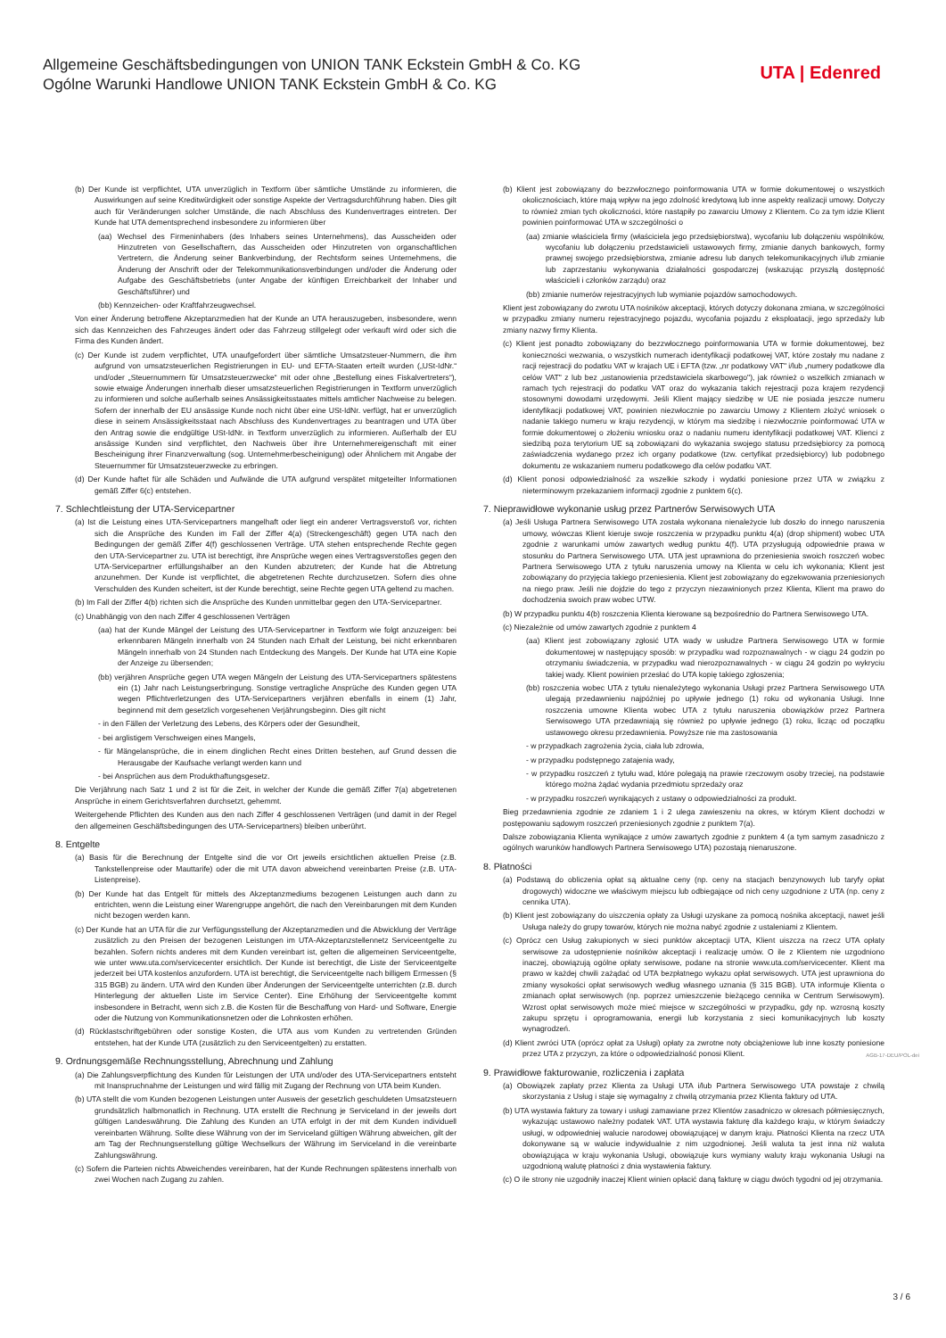Allgemeine Geschäftsbedingungen von UNION TANK Eckstein GmbH & Co. KG
Ogólne Warunki Handlowe UNION TANK Eckstein GmbH & Co. KG
UTA | Edenred
(b) Der Kunde ist verpflichtet, UTA unverzüglich in Textform über sämtliche Umstände zu informieren, die Auswirkungen auf seine Kreditwürdigkeit oder sonstige Aspekte der Vertragsdurchführung haben. Dies gilt auch für Veränderungen solcher Umstände, die nach Abschluss des Kundenvertrages eintreten. Der Kunde hat UTA dementsprechend insbesondere zu informieren über
(aa) Wechsel des Firmeninhabers (des Inhabers seines Unternehmens), das Ausscheiden oder Hinzutreten von Gesellschaftern, das Ausscheiden oder Hinzutreten von organschaftlichen Vertretern, die Änderung seiner Bankverbindung, der Rechtsform seines Unternehmens, die Änderung der Anschrift oder der Telekommunikationsverbindungen und/oder die Änderung oder Aufgabe des Geschäftsbetriebs (unter Angabe der künftigen Erreichbarkeit der Inhaber und Geschäftsführer) und
(bb) Kennzeichen- oder Kraftfahrzeugwechsel.
Von einer Änderung betroffene Akzeptanzmedien hat der Kunde an UTA herauszugeben, insbesondere, wenn sich das Kennzeichen des Fahrzeuges ändert oder das Fahrzeug stillgelegt oder verkauft wird oder sich die Firma des Kunden ändert.
(c) Der Kunde ist zudem verpflichtet, UTA unaufgefordert über sämtliche Umsatzsteuer-Nummern, die ihm aufgrund von umsatzsteuerlichen Registrierungen in EU- und EFTA-Staaten erteilt wurden („USt-IdNr.“ und/oder „Steuernummern für Umsatzsteuerzwecke“ mit oder ohne „Bestellung eines Fiskalvertreters“), sowie etwaige Änderungen innerhalb dieser umsatzsteuerlichen Registrierungen in Textform unverzüglich zu informieren und solche außerhalb seines Ansässigkeitsstaates mittels amtlicher Nachweise zu belegen. Sofern der innerhalb der EU ansässige Kunde noch nicht über eine USt-IdNr. verfügt, hat er unverzüglich diese in seinem Ansässigkeitsstaat nach Abschluss des Kundenvertrages zu beantragen und UTA über den Antrag sowie die endgültige USt-IdNr. in Textform unverzüglich zu informieren. Außerhalb der EU ansässige Kunden sind verpflichtet, den Nachweis über ihre Unternehmereigenschaft mit einer Bescheinigung ihrer Finanzverwaltung (sog. Unternehmerbescheinigung) oder Ähnlichem mit Angabe der Steuernummer für Umsatzsteuerzwecke zu erbringen.
(d) Der Kunde haftet für alle Schäden und Aufwände die UTA aufgrund verspätet mitgeteilter Informationen gemäß Ziffer 6(c) entstehen.
7. Schlechtleistung der UTA-Servicepartner
(a) Ist die Leistung eines UTA-Servicepartners mangelhaft oder liegt ein anderer Vertragsverstoß vor, richten sich die Ansprüche des Kunden im Fall der Ziffer 4(a) (Streckengeschäft) gegen UTA nach den Bedingungen der gemäß Ziffer 4(f) geschlossenen Verträge. UTA stehen entsprechende Rechte gegen den UTA-Servicepartner zu. UTA ist berechtigt, ihre Ansprüche wegen eines Vertragsverstoßes gegen den UTA-Servicepartner erfüllungshalber an den Kunden abzutreten; der Kunde hat die Abtretung anzunehmen. Der Kunde ist verpflichtet, die abgetretenen Rechte durchzusetzen. Sofern dies ohne Verschulden des Kunden scheitert, ist der Kunde berechtigt, seine Rechte gegen UTA geltend zu machen.
(b) Im Fall der Ziffer 4(b) richten sich die Ansprüche des Kunden unmittelbar gegen den UTA-Servicepartner.
(c) Unabhängig von den nach Ziffer 4 geschlossenen Verträgen
(aa) hat der Kunde Mängel der Leistung des UTA-Servicepartner in Textform wie folgt anzuzeigen: bei erkennbaren Mängeln innerhalb von 24 Stunden nach Erhalt der Leistung, bei nicht erkennbaren Mängeln innerhalb von 24 Stunden nach Entdeckung des Mangels. Der Kunde hat UTA eine Kopie der Anzeige zu übersenden;
(bb) verjähren Ansprüche gegen UTA wegen Mängeln der Leistung des UTA-Servicepartners spätestens ein (1) Jahr nach Leistungserbringung. Sonstige vertragliche Ansprüche des Kunden gegen UTA wegen Pflichtverletzungen des UTA-Servicepartners verjähren ebenfalls in einem (1) Jahr, beginnend mit dem gesetzlich vorgesehenen Verjährungsbeginn. Dies gilt nicht
- in den Fällen der Verletzung des Lebens, des Körpers oder der Gesundheit,
- bei arglistigem Verschweigen eines Mangels,
- für Mängelansprüche, die in einem dinglichen Recht eines Dritten bestehen, auf Grund dessen die Herausgabe der Kaufsache verlangt werden kann und
- bei Ansprüchen aus dem Produkthaftungsgesetz.
Die Verjährung nach Satz 1 und 2 ist für die Zeit, in welcher der Kunde die gemäß Ziffer 7(a) abgetretenen Ansprüche in einem Gerichtsverfahren durchsetzt, gehemmt.
Weitergehende Pflichten des Kunden aus den nach Ziffer 4 geschlossenen Verträgen (und damit in der Regel den allgemeinen Geschäftsbedingungen des UTA-Servicepartners) bleiben unberührt.
8. Entgelte
(a) Basis für die Berechnung der Entgelte sind die vor Ort jeweils ersichtlichen aktuellen Preise (z.B. Tankstellenpreise oder Mauttarife) oder die mit UTA davon abweichend vereinbarten Preise (z.B. UTA-Listenpreise).
(b) Der Kunde hat das Entgelt für mittels des Akzeptanzmediums bezogenen Leistungen auch dann zu entrichten, wenn die Leistung einer Warengruppe angehört, die nach den Vereinbarungen mit dem Kunden nicht bezogen werden kann.
(c) Der Kunde hat an UTA für die zur Verfügungsstellung der Akzeptanzmedien und die Abwicklung der Verträge zusätzlich zu den Preisen der bezogenen Leistungen im UTA-Akzeptanzstellennetz Serviceentgelte zu bezahlen. Sofern nichts anderes mit dem Kunden vereinbart ist, gelten die allgemeinen Serviceentgelte, wie unter www.uta.com/servicecenter ersichtlich. Der Kunde ist berechtigt, die Liste der Serviceentgelte jederzeit bei UTA kostenlos anzufordern. UTA ist berechtigt, die Serviceentgelte nach billigem Ermessen (§ 315 BGB) zu ändern. UTA wird den Kunden über Änderungen der Serviceentgelte unterrichten (z.B. durch Hinterlegung der aktuellen Liste im Service Center). Eine Erhöhung der Serviceentgelte kommt insbesondere in Betracht, wenn sich z.B. die Kosten für die Beschaffung von Hard- und Software, Energie oder die Nutzung von Kommunikationsnetzen oder die Lohnkosten erhöhen.
(d) Rücklastschriftgebühren oder sonstige Kosten, die UTA aus vom Kunden zu vertretenden Gründen entstehen, hat der Kunde UTA (zusätzlich zu den Serviceentgelten) zu erstatten.
9. Ordnungsgemäße Rechnungsstellung, Abrechnung und Zahlung
(a) Die Zahlungsverpflichtung des Kunden für Leistungen der UTA und/oder des UTA-Servicepartners entsteht mit Inanspruchnahme der Leistungen und wird fällig mit Zugang der Rechnung von UTA beim Kunden.
(b) UTA stellt die vom Kunden bezogenen Leistungen unter Ausweis der gesetzlich geschuldeten Umsatzsteuern grundsätzlich halbmonatlich in Rechnung. UTA erstellt die Rechnung je Serviceland in der jeweils dort gültigen Landeswährung. Die Zahlung des Kunden an UTA erfolgt in der mit dem Kunden individuell vereinbarten Währung. Sollte diese Währung von der im Serviceland gültigen Währung abweichen, gilt der am Tag der Rechnungserstellung gültige Wechselkurs der Währung im Serviceland in die vereinbarte Zahlungswährung.
(c) Sofern die Parteien nichts Abweichendes vereinbaren, hat der Kunde Rechnungen spätestens innerhalb von zwei Wochen nach Zugang zu zahlen.
(b) Klient jest zobowiązany do bezzwłocznego poinformowania UTA w formie dokumentowej o wszystkich okolicznościach, które mają wpływ na jego zdolność kredytową lub inne aspekty realizacji umowy. Dotyczy to również zmian tych okoliczności, które nastąpiły po zawarciu Umowy z Klientem. Co za tym idzie Klient powinien poinformować UTA w szczególności o
(aa) zmianie właściciela firmy (właściciela jego przedsiębiorstwa), wycofaniu lub dołączeniu wspólników, wycofaniu lub dołączeniu przedstawicieli ustawowych firmy, zmianie danych bankowych, formy prawnej swojego przedsiębiorstwa, zmianie adresu lub danych telekomunikacyjnych i/lub zmianie lub zaprzestaniu wykonywania działalności gospodarczej (wskazując przyszłą dostępność właścicieli i członków zarządu) oraz
(bb) zmianie numerów rejestracyjnych lub wymianie pojazdów samochodowych.
Klient jest zobowiązany do zwrotu UTA nośników akceptacji, których dotyczy dokonana zmiana, w szczególności w przypadku zmiany numeru rejestracyjnego pojazdu, wycofania pojazdu z eksploatacji, jego sprzedaży lub zmiany nazwy firmy Klienta.
(c) Klient jest ponadto zobowiązany do bezzwłocznego poinformowania UTA w formie dokumentowej, bez konieczności wezwania, o wszystkich numerach identyfikacji podatkowej VAT, które zostały mu nadane z racji rejestracji do podatku VAT w krajach UE i EFTA (tzw. „nr podatkowy VAT" i/lub „numery podatkowe dla celów VAT" z lub bez „ustanowienia przedstawiciela skarbowego"), jak również o wszelkich zmianach w ramach tych rejestracji do podatku VAT oraz do wykazania takich rejestracji poza krajem rezydencji stosownymi dowodami urzędowymi. Jeśli Klient mający siedzibę w UE nie posiada jeszcze numeru identyfikacji podatkowej VAT, powinien niezwłocznie po zawarciu Umowy z Klientem złożyć wniosek o nadanie takiego numeru w kraju rezydencji, w którym ma siedzibę i niezwłocznie poinformować UTA w formie dokumentowej o złożeniu wniosku oraz o nadaniu numeru identyfikacji podatkowej VAT. Klienci z siedzibą poza terytorium UE są zobowiązani do wykazania swojego statusu przedsiębiorcy za pomocą zaświadczenia wydanego przez ich organy podatkowe (tzw. certyfikat przedsiębiorcy) lub podobnego dokumentu ze wskazaniem numeru podatkowego dla celów podatku VAT.
(d) Klient ponosi odpowiedzialność za wszelkie szkody i wydatki poniesione przez UTA w związku z nieterminowym przekazaniem informacji zgodnie z punktem 6(c).
7. Nieprawidłowe wykonanie usług przez Partnerów Serwisowych UTA
(a) Jeśli Usługa Partnera Serwisowego UTA została wykonana nienależycie lub doszło do innego naruszenia umowy, wówczas Klient kieruje swoje roszczenia w przypadku punktu 4(a) (drop shipment) wobec UTA zgodnie z warunkami umów zawartych według punktu 4(f). UTA przysługują odpowiednie prawa w stosunku do Partnera Serwisowego UTA. UTA jest uprawniona do przeniesienia swoich roszczeń wobec Partnera Serwisowego UTA z tytułu naruszenia umowy na Klienta w celu ich wykonania; Klient jest zobowiązany do przyjęcia takiego przeniesienia. Klient jest zobowiązany do egzekwowania przeniesionych na niego praw. Jeśli nie dojdzie do tego z przyczyn niezawinionych przez Klienta, Klient ma prawo do dochodzenia swoich praw wobec UTW.
(b) W przypadku punktu 4(b) roszczenia Klienta kierowane są bezpośrednio do Partnera Serwisowego UTA.
(c) Niezależnie od umów zawartych zgodnie z punktem 4
(aa) Klient jest zobowiązany zgłosić UTA wady w usłudze Partnera Serwisowego UTA w formie dokumentowej w następujący sposób: w przypadku wad rozpoznawalnych - w ciągu 24 godzin po otrzymaniu świadczenia, w przypadku wad nierozpoznawalnych - w ciągu 24 godzin po wykryciu takiej wady. Klient powinien przesłać do UTA kopię takiego zgłoszenia;
(bb) roszczenia wobec UTA z tytułu nienależytego wykonania Usługi przez Partnera Serwisowego UTA ulegają przedawnieniu najpóźniej po upływie jednego (1) roku od wykonania Usługi. Inne roszczenia umowne Klienta wobec UTA z tytułu naruszenia obowiązków przez Partnera Serwisowego UTA przedawniają się również po upływie jednego (1) roku, licząc od początku ustawowego okresu przedawnienia. Powyższe nie ma zastosowania
- w przypadkach zagrożenia życia, ciała lub zdrowia,
- w przypadku podstępnego zatajenia wady,
- w przypadku roszczeń z tytułu wad, które polegają na prawie rzeczowym osoby trzeciej, na podstawie którego można żądać wydania przedmiotu sprzedaży oraz
- w przypadku roszczeń wynikających z ustawy o odpowiedzialności za produkt.
Bieg przedawnienia zgodnie ze zdaniem 1 i 2 ulega zawieszeniu na okres, w którym Klient dochodzi w postępowaniu sądowym roszczeń przeniesionych zgodnie z punktem 7(a).
Dalsze zobowiązania Klienta wynikające z umów zawartych zgodnie z punktem 4 (a tym samym zasadniczo z ogólnych warunków handlowych Partnera Serwisowego UTA) pozostają nienaruszone.
8. Płatności
(a) Podstawą do obliczenia opłat są aktualne ceny (np. ceny na stacjach benzynowych lub taryfy opłat drogowych) widoczne we właściwym miejscu lub odbiegające od nich ceny uzgodnione z UTA (np. ceny z cennika UTA).
(b) Klient jest zobowiązany do uiszczenia opłaty za Usługi uzyskane za pomocą nośnika akceptacji, nawet jeśli Usługa należy do grupy towarów, których nie można nabyć zgodnie z ustaleniami z Klientem.
(c) Oprócz cen Usług zakupionych w sieci punktów akceptacji UTA, Klient uiszcza na rzecz UTA opłaty serwisowe za udostępnienie nośników akceptacji i realizację umów. O ile z Klientem nie uzgodniono inaczej, obowiązują ogólne opłaty serwisowe, podane na stronie www.uta.com/servicecenter. Klient ma prawo w każdej chwili zażądać od UTA bezpłatnego wykazu opłat serwisowych. UTA jest uprawniona do zmiany wysokości opłat serwisowych według własnego uznania (§ 315 BGB). UTA informuje Klienta o zmianach opłat serwisowych (np. poprzez umieszczenie bieżącego cennika w Centrum Serwisowym). Wzrost opłat serwisowych może mieć miejsce w szczególności w przypadku, gdy np. wzrosną koszty zakupu sprzętu i oprogramowania, energii lub korzystania z sieci komunikacyjnych lub koszty wynagrodzeń.
(d) Klient zwróci UTA (oprócz opłat za Usługi) opłaty za zwrotne noty obciążeniowe lub inne koszty poniesione przez UTA z przyczyn, za które o odpowiedzialność ponosi Klient.
9. Prawidłowe fakturowanie, rozliczenia i zapłata
(a) Obowiązek zapłaty przez Klienta za Usługi UTA i/lub Partnera Serwisowego UTA powstaje z chwilą skorzystania z Usług i staje się wymagalny z chwilą otrzymania przez Klienta faktury od UTA.
(b) UTA wystawia faktury za towary i usługi zamawiane przez Klientów zasadniczo w okresach półmiesięcznych, wykazując ustawowo należny podatek VAT. UTA wystawia fakturę dla każdego kraju, w którym świadczy usługi, w odpowiedniej walucie narodowej obowiązującej w danym kraju. Płatności Klienta na rzecz UTA dokonywane są w walucie indywidualnie z nim uzgodnionej. Jeśli waluta ta jest inna niż waluta obowiązująca w kraju wykonania Usługi, obowiązuje kurs wymiany waluty kraju wykonania Usługi na uzgodnioną walutę płatności z dnia wystawienia faktury.
(c) O ile strony nie uzgodniły inaczej Klient winien opłacić daną fakturę w ciągu dwóch tygodni od jej otrzymania.
AGB-17-DEU/POL-dei
3 / 6